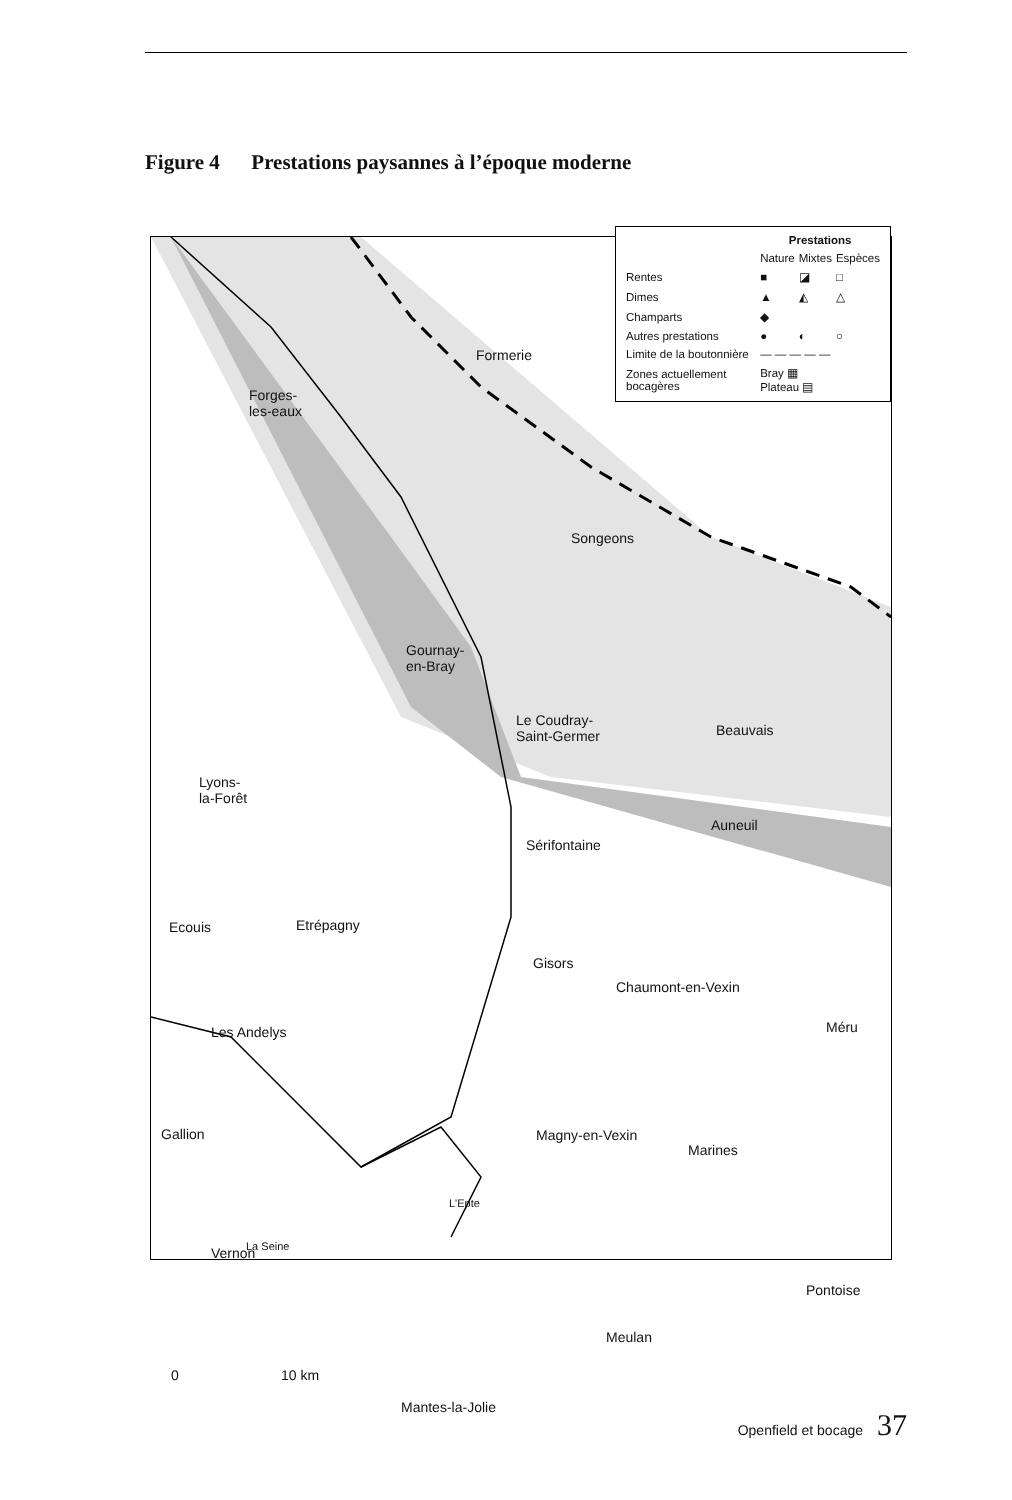Figure 4 Prestations paysannes à l’époque moderne
| | Prestations | | |
| | Nature | Mixtes | Espèces |
| Rentes | ■ | ◪ | □ |
| Dimes | ▲ | ◭ | △ |
| Champarts | ◆ | | |
| Autres prestations | ● | ◐ | ○ |
| Limite de la boutonnière | — — — — — | | |
| Zones actuellement bocagères | Bray ▦ Plateau ▤ | | |
Formerie
Forges-
les-eaux
Songeons
Gournay-
en-Bray
Le Coudray-
Saint-Germer Beauvais
Lyons-
la-Forêt
Auneuil
Sérifontaine
Ecouis Etrépagny
Gisors
Chaumont-en-Vexin
Les Andelys Méru
Gallion Magny-en-Vexin
Marines
L'Epte
La Seine Vernon
Pontoise
Meulan
0 10 km
Mantes-la-Jolie
Openfield et bocage 37